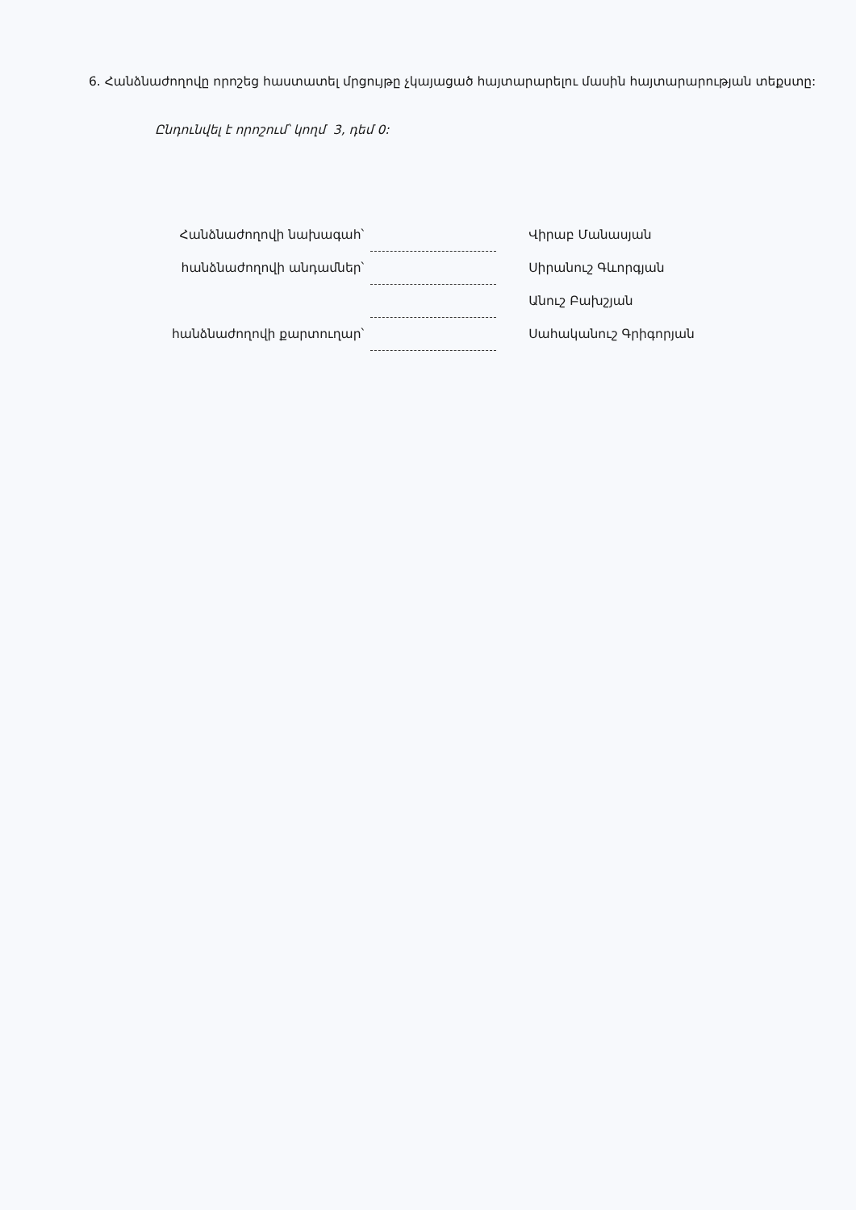6. Հանձնաժողովը որոշեց հաստատել մրցույթը չկայացած հայտարարելու մասին հայտարարության տեքստը:
Ընդունվել է որոշում՝ կողմ 3, դեմ 0:
| Հանձնաժողովի նախագահ՝ | | Վիրաբ Մանասյան |
| հանձնաժողովի անդամներ՝ | | Սիրանուշ Գևորգյան |
| | | Անուշ Բախշյան |
| հանձնաժողովի քարտուղար՝ | | Սահականուշ Գրիգորյան |